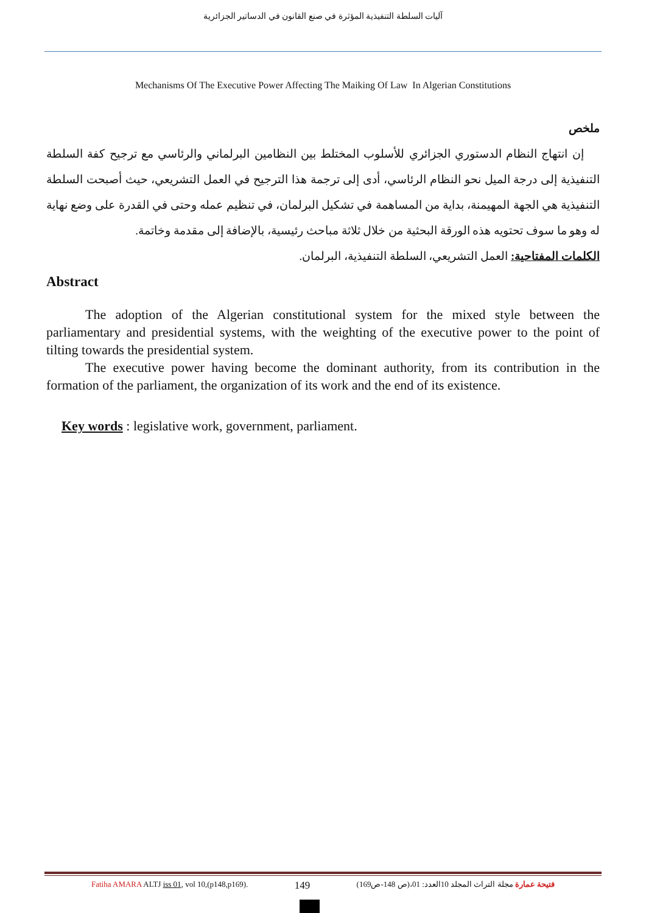آليات السلطة التنفيذية المؤثرة في صنع القانون في الدساتير الجزائرية
Mechanisms Of The Executive Power Affecting The Maiking Of Law In Algerian Constitutions
ملخص
إن انتهاج النظام الدستوري الجزائري للأسلوب المختلط بين النظامين البرلماني والرئاسي مع ترجيح كفة السلطة التنفيذية إلى درجة الميل نحو النظام الرئاسي، أدى إلى ترجمة هذا الترجيح في العمل التشريعي، حيث أصبحت السلطة التنفيذية هي الجهة المهيمنة، بداية من المساهمة في تشكيل البرلمان، في تنظيم عمله وحتى في القدرة على وضع نهاية له وهو ما سوف تحتويه هذه الورقة البحثية من خلال ثلاثة مباحث رئيسية، بالإضافة إلى مقدمة وخاتمة.
الكلمات المفتاحية: العمل التشريعي، السلطة التنفيذية، البرلمان.
Abstract
The adoption of the Algerian constitutional system for the mixed style between the parliamentary and presidential systems, with the weighting of the executive power to the point of tilting towards the presidential system.
The executive power having become the dominant authority, from its contribution in the formation of the parliament, the organization of its work and the end of its existence.
Key words : legislative work, government, parliament.
Fatiha AMARA ALTJ iss 01, vol 10,(p148,p169). 149 فتيحة عمارة مجلة التراث المجلد 10العدد: 01،(ص 148-ص169)